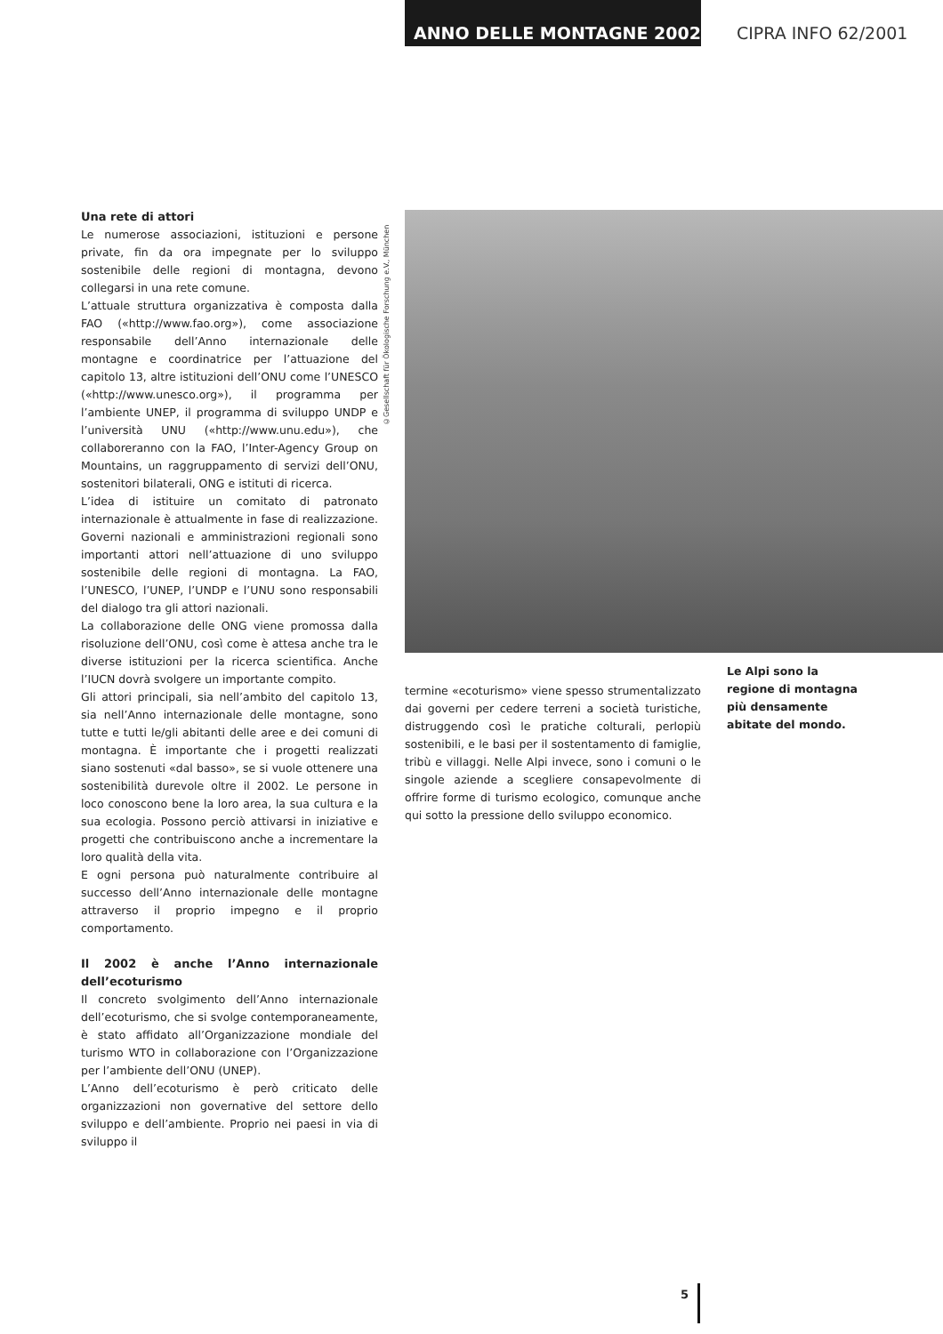ANNO DELLE MONTAGNE 2002 CIPRA INFO 62/2001
Una rete di attori
Le numerose associazioni, istituzioni e persone private, fin da ora impegnate per lo sviluppo sostenibile delle regioni di montagna, devono collegarsi in una rete comune.
L’attuale struttura organizzativa è composta dalla FAO («http://www.fao.org»), come associazione responsabile dell’Anno internazionale delle montagne e coordinatrice per l’attuazione del capitolo 13, altre istituzioni dell’ONU come l’UNESCO («http://www.unesco.org»), il programma per l’ambiente UNEP, il programma di sviluppo UNDP e l’università UNU («http://www.unu.edu»), che collaboreranno con la FAO, l’Inter-Agency Group on Mountains, un raggruppamento di servizi dell’ONU, sostenitori bilaterali, ONG e istituti di ricerca.
L’idea di istituire un comitato di patronato internazionale è attualmente in fase di realizzazione. Governi nazionali e amministrazioni regionali sono importanti attori nell’attuazione di uno sviluppo sostenibile delle regioni di montagna. La FAO, l’UNESCO, l’UNEP, l’UNDP e l’UNU sono responsabili del dialogo tra gli attori nazionali.
La collaborazione delle ONG viene promossa dalla risoluzione dell’ONU, così come è attesa anche tra le diverse istituzioni per la ricerca scientifica. Anche l’IUCN dovrà svolgere un importante compito.
Gli attori principali, sia nell’ambito del capitolo 13, sia nell’Anno internazionale delle montagne, sono tutte e tutti le/gli abitanti delle aree e dei comuni di montagna. È importante che i progetti realizzati siano sostenuti «dal basso», se si vuole ottenere una sostenibilità durevole oltre il 2002. Le persone in loco conoscono bene la loro area, la sua cultura e la sua ecologia. Possono perciò attivarsi in iniziative e progetti che contribuiscono anche a incrementare la loro qualità della vita.
E ogni persona può naturalmente contribuire al successo dell’Anno internazionale delle montagne attraverso il proprio impegno e il proprio comportamento.
Il 2002 è anche l’Anno internazionale dell’ecoturismo
Il concreto svolgimento dell’Anno internazionale dell’ecoturismo, che si svolge contemporaneamente, è stato affidato all’Organizzazione mondiale del turismo WTO in collaborazione con l’Organizzazione per l’ambiente dell’ONU (UNEP).
L’Anno dell’ecoturismo è però criticato delle organizzazioni non governative del settore dello sviluppo e dell’ambiente. Proprio nei paesi in via di sviluppo il
©Gesellschaft für Ökologische Forschung e.V., München
termine «ecoturismo» viene spesso strumentalizzato dai governi per cedere terreni a società turistiche, distruggendo così le pratiche colturali, perlopiù sostenibili, e le basi per il sostentamento di famiglie, tribù e villaggi. Nelle Alpi invece, sono i comuni o le singole aziende a scegliere consapevolmente di offrire forme di turismo ecologico, comunque anche qui sotto la pressione dello sviluppo economico.
Le Alpi sono la regione di montagna più densamente abitate del mondo.
5